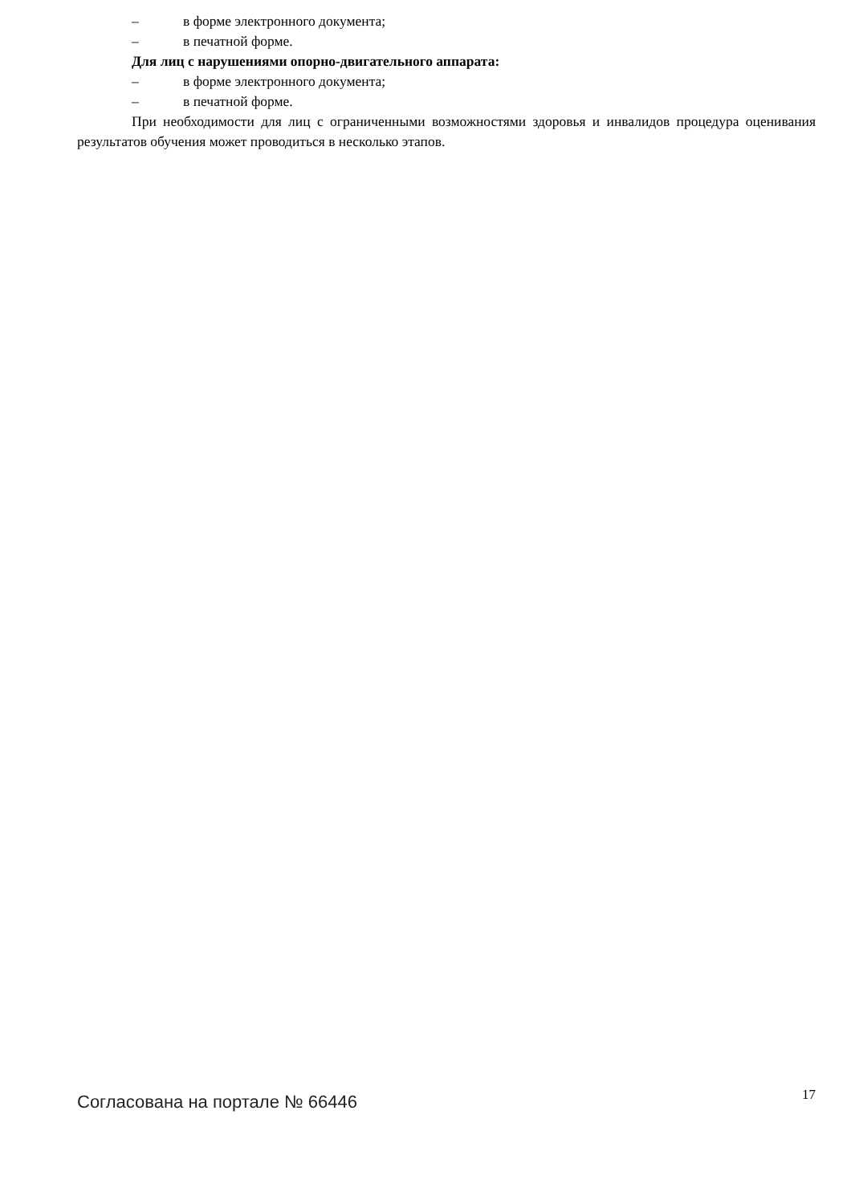– в форме электронного документа;
– в печатной форме.
Для лиц с нарушениями опорно-двигательного аппарата:
– в форме электронного документа;
– в печатной форме.
При необходимости для лиц с ограниченными возможностями здоровья и инвалидов процедура оценивания результатов обучения может проводиться в несколько этапов.
Согласована на портале № 66446 17